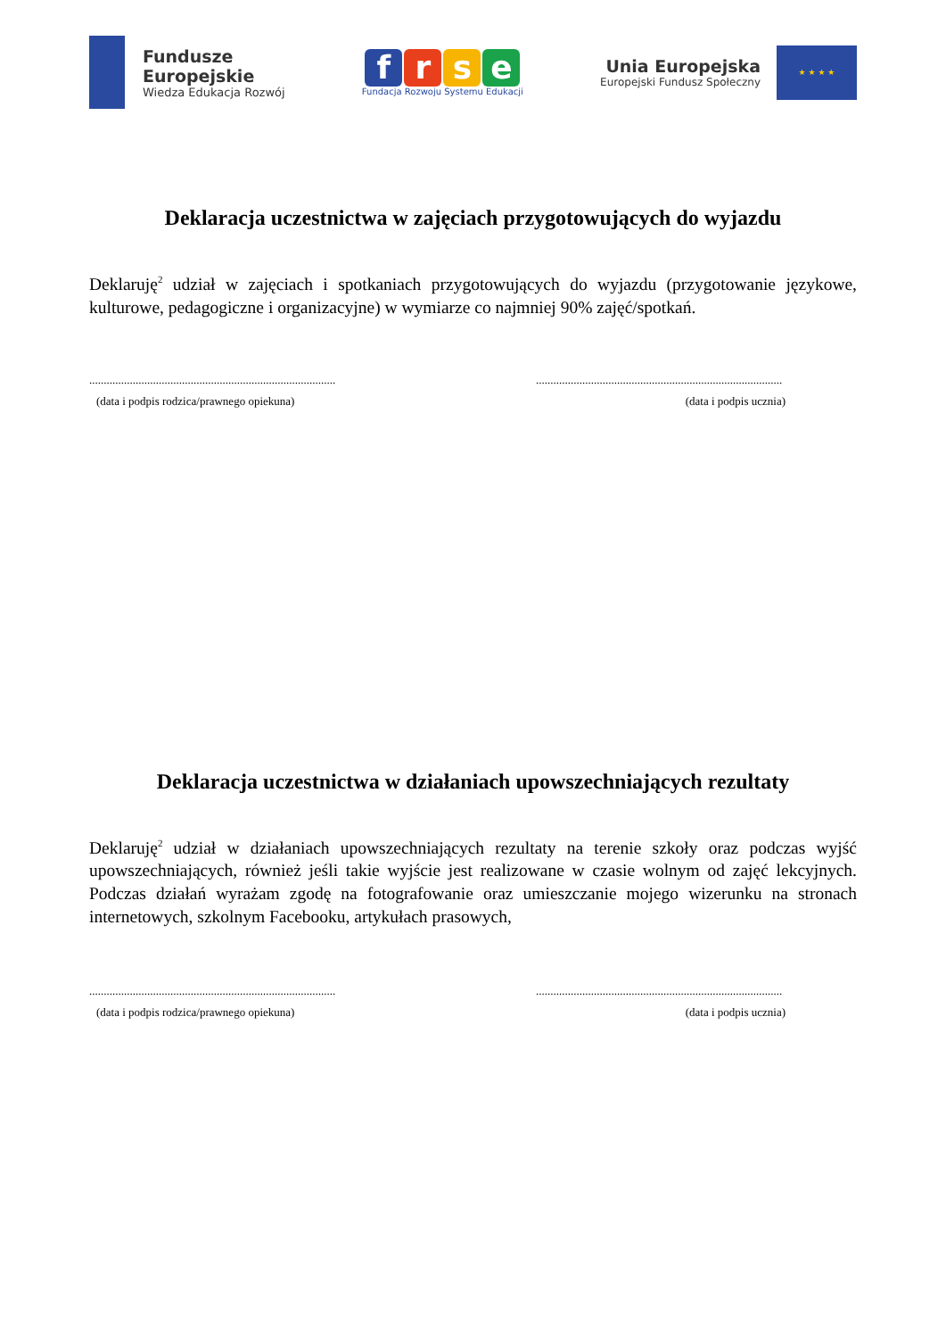Fundusze
Europejskie
Wiedza Edukacja Rozwój
frse
Fundacja Rozwoju Systemu Edukacji
Unia Europejska
Europejski Fundusz Społeczny
★ ★ ★ ★
Deklaracja uczestnictwa w zajęciach przygotowujących do wyjazdu
Deklaruję<sup>2</sup> udział w zajęciach i spotkaniach przygotowujących do wyjazdu (przygotowanie językowe, kulturowe, pedagogiczne i organizacyjne) w wymiarze co najmniej 90% zajęć/spotkań.
.....................................................................................
(data i podpis rodzica/prawnego opiekuna)
.....................................................................................
(data i podpis ucznia)
Deklaracja uczestnictwa w działaniach upowszechniających rezultaty
Deklaruję<sup>2</sup> udział w działaniach upowszechniających rezultaty na terenie szkoły oraz podczas wyjść upowszechniających, również jeśli takie wyjście jest realizowane w czasie wolnym od zajęć lekcyjnych. Podczas działań wyrażam zgodę na fotografowanie oraz umieszczanie mojego wizerunku na stronach internetowych, szkolnym Facebooku, artykułach prasowych,
.....................................................................................
(data i podpis rodzica/prawnego opiekuna)
.....................................................................................
(data i podpis ucznia)